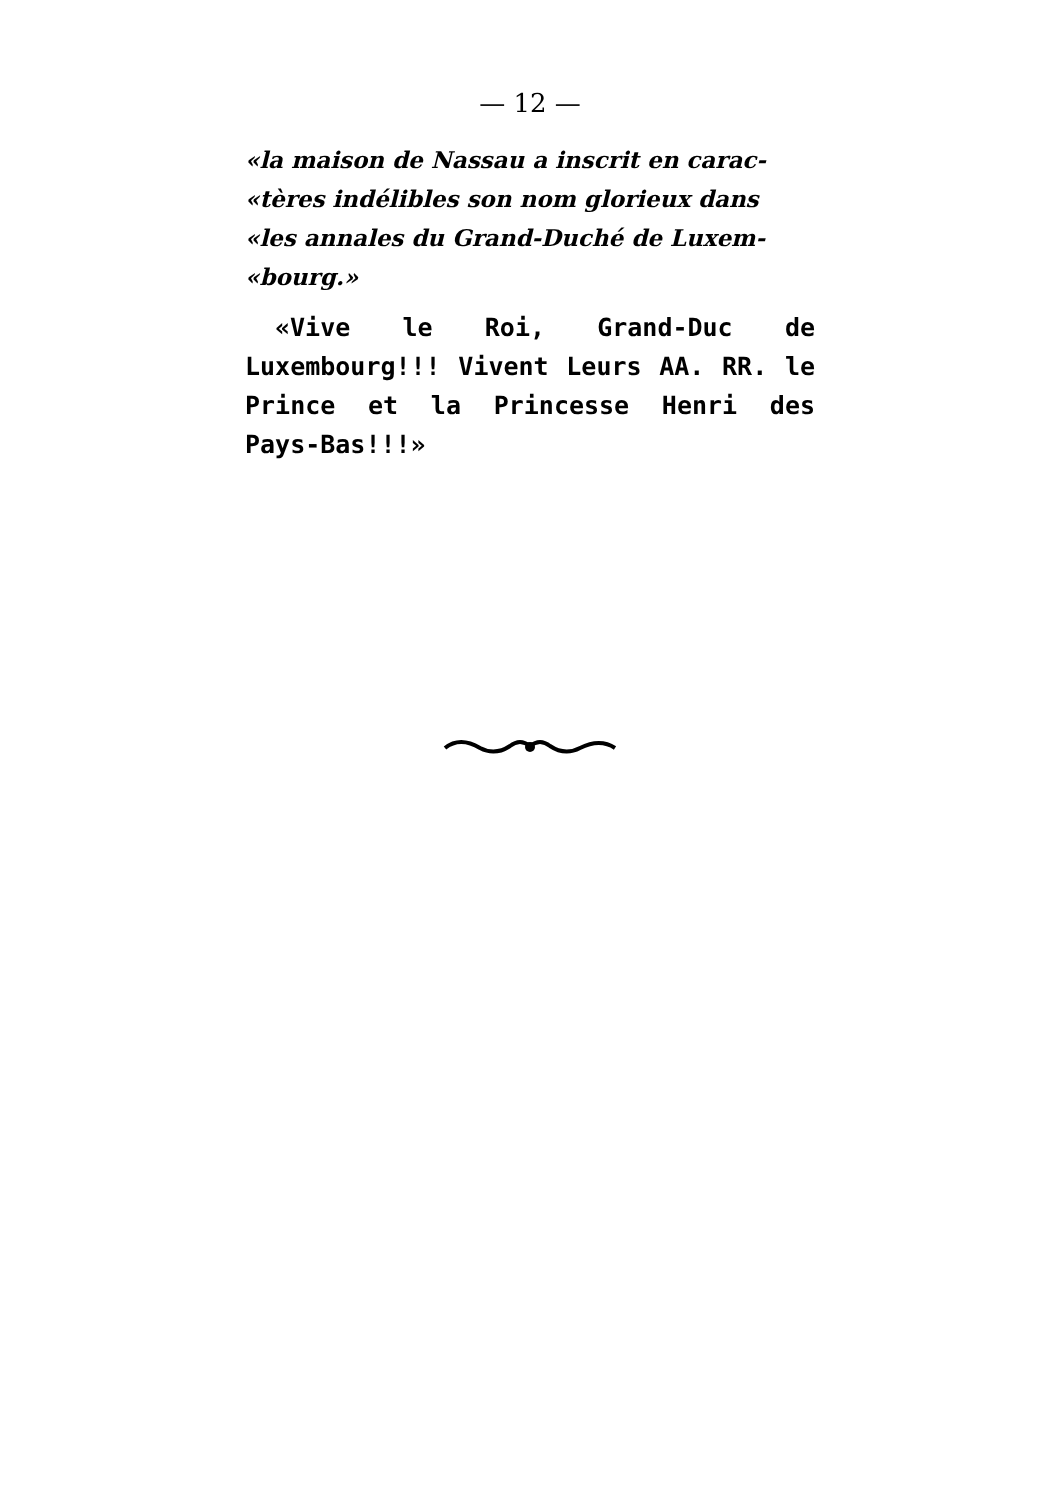— 12 —
«la maison de Nassau a inscrit en carac-
«tères indélibles son nom glorieux dans
«les annales du Grand-Duché de Luxem-
«bourg.»
«Vive le Roi, Grand-Duc de Luxembourg!!! Vivent Leurs AA. RR. le Prince et la Princesse Henri des Pays-Bas!!!»